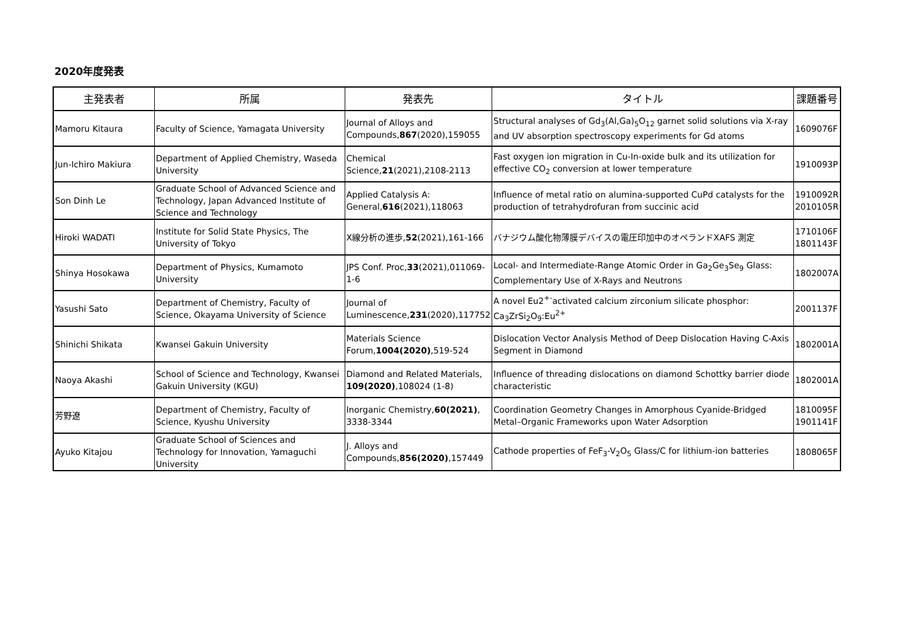2020年度発表
| 主発表者 | 所属 | 発表先 | タイトル | 課題番号 |
| --- | --- | --- | --- | --- |
| Mamoru Kitaura | Faculty of Science, Yamagata University | Journal of Alloys and Compounds, 867 (2020),159055 | Structural analyses of Gd<sub>3</sub>(Al,Ga)<sub>5</sub>O<sub>12</sub> garnet solid solutions via X-ray and UV absorption spectroscopy experiments for Gd atoms | 1609076F |
| Jun-Ichiro Makiura | Department of Applied Chemistry, Waseda University | Chemical Science, 21 (2021),2108-2113 | Fast oxygen ion migration in Cu-In-oxide bulk and its utilization for effective CO<sub>2</sub> conversion at lower temperature | 1910093P |
| Son Dinh Le | Graduate School of Advanced Science and Technology, Japan Advanced Institute of Science and Technology | Applied Catalysis A: General, 616 (2021),118063 | Influence of metal ratio on alumina-supported CuPd catalysts for the production of tetrahydrofuran from succinic acid | 1910092R 2010105R |
| Hiroki WADATI | Institute for Solid State Physics, The University of Tokyo | X線分析の進歩, 52 (2021),161-166 | バナジウム酸化物薄膜デバイスの電圧印加中のオペランドXAFS 測定 | 1710106F 1801143F |
| Shinya Hosokawa | Department of Physics, Kumamoto University | JPS Conf. Proc, 33 (2021),011069-1-6 | Local- and Intermediate-Range Atomic Order in Ga<sub>2</sub>Ge<sub>3</sub>Se<sub>9</sub> Glass: Complementary Use of X-Rays and Neutrons | 1802007A |
| Yasushi Sato | Department of Chemistry, Faculty of Science, Okayama University of Science | Journal of Luminescence, 231 (2020),117752 | A novel Eu2<sup>+-</sup>activated calcium zirconium silicate phosphor: Ca<sub>3</sub>ZrSi<sub>2</sub>O<sub>9</sub>:Eu<sup>2+</sup> | 2001137F |
| Shinichi Shikata | Kwansei Gakuin University | Materials Science Forum, 1004(2020) ,519-524 | Dislocation Vector Analysis Method of Deep Dislocation Having C-Axis Segment in Diamond | 1802001A |
| Naoya Akashi | School of Science and Technology, Kwansei Gakuin University (KGU) | Diamond and Related Materials, 109(2020) ,108024 (1-8) | Influence of threading dislocations on diamond Schottky barrier diode characteristic | 1802001A |
| 芳野遼 | Department of Chemistry, Faculty of Science, Kyushu University | Inorganic Chemistry, 60(2021) , 3338-3344 | Coordination Geometry Changes in Amorphous Cyanide-Bridged Metal–Organic Frameworks upon Water Adsorption | 1810095F 1901141F |
| Ayuko Kitajou | Graduate School of Sciences and Technology for Innovation, Yamaguchi University | J. Alloys and Compounds, 856(2020) ,157449 | Cathode properties of FeF<sub>3</sub>-V<sub>2</sub>O<sub>5</sub> Glass/C for lithium-ion batteries | 1808065F |